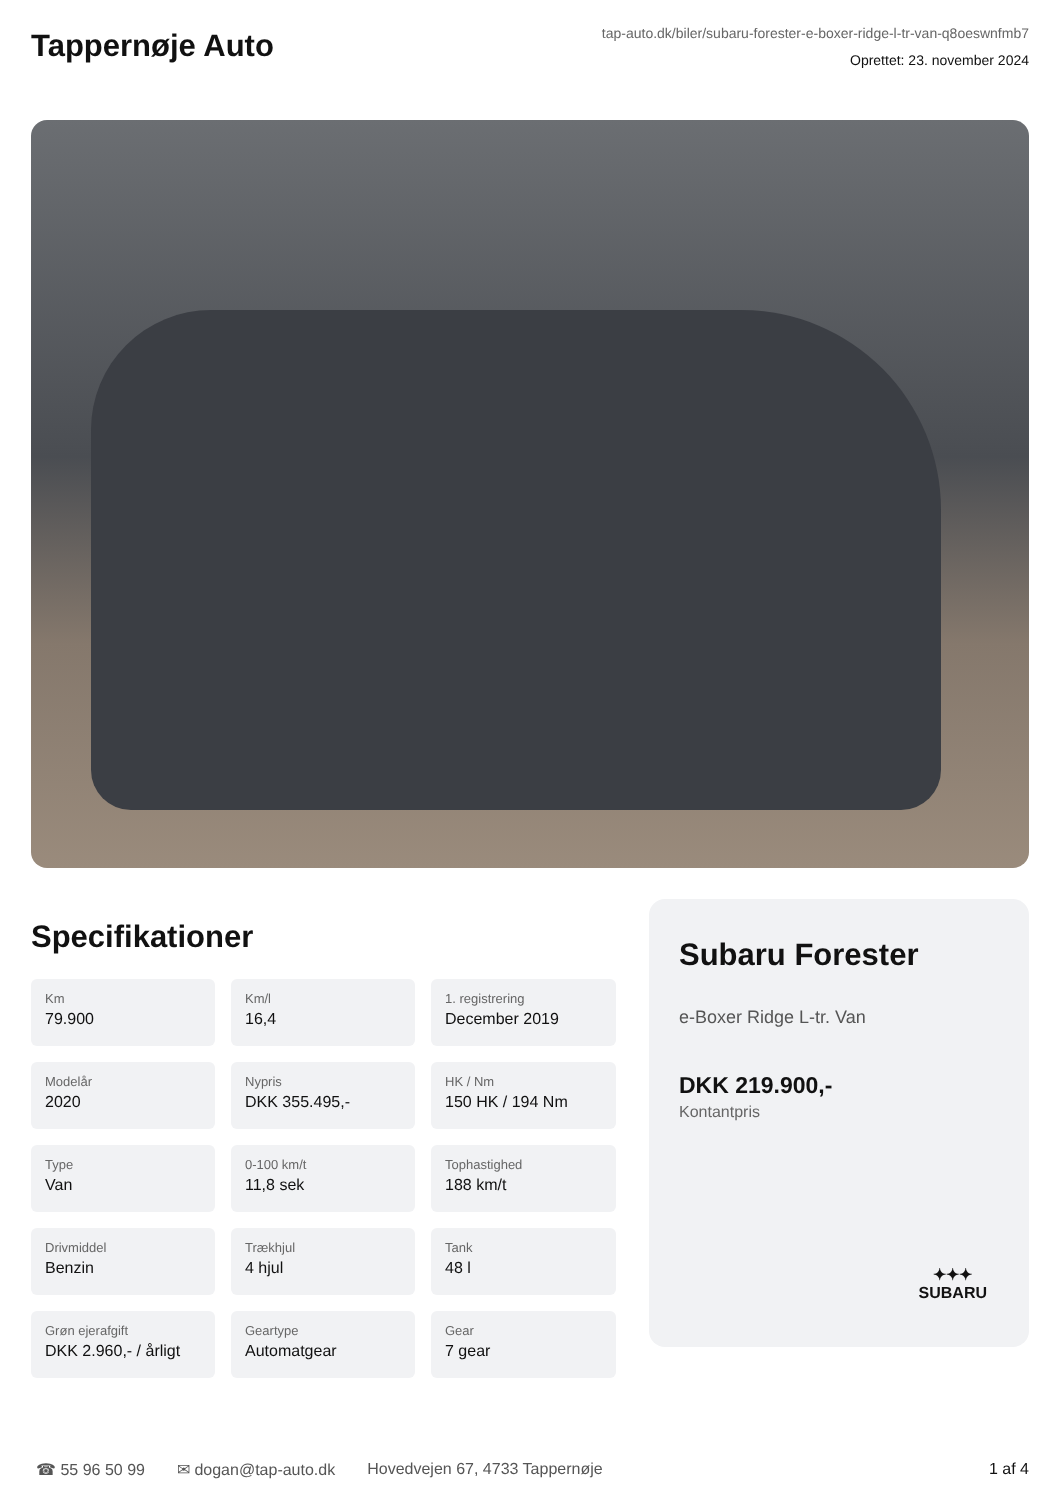Tappernøje Auto
tap-auto.dk/biler/subaru-forester-e-boxer-ridge-l-tr-van-q8oeswnfmb7
Oprettet: 23. november 2024
Specifikationer
Km
79.900
Km/l
16,4
1. registrering
December 2019
Modelår
2020
Nypris
DKK 355.495,-
HK / Nm
150 HK / 194 Nm
Type
Van
0-100 km/t
11,8 sek
Tophastighed
188 km/t
Drivmiddel
Benzin
Trækhjul
4 hjul
Tank
48 l
Grøn ejerafgift
DKK 2.960,- / årligt
Geartype
Automatgear
Gear
7 gear
Subaru Forester
e-Boxer Ridge L-tr. Van
DKK 219.900,-
Kontantpris
✦✦✦
SUBARU
☎ 55 96 50 99 ✉ dogan@tap-auto.dk Hovedvejen 67, 4733 Tappernøje 1 af 4